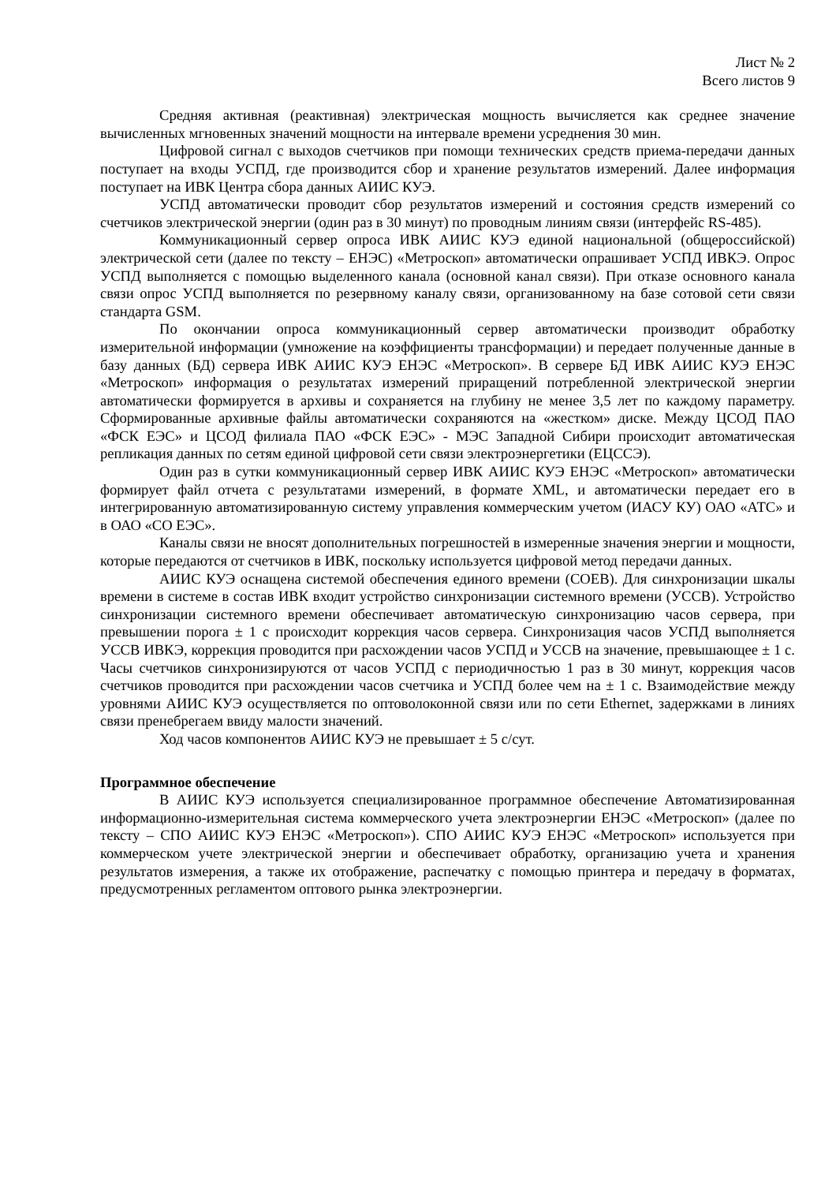Лист № 2
Всего листов 9
Средняя активная (реактивная) электрическая мощность вычисляется как среднее значение вычисленных мгновенных значений мощности на интервале времени усреднения 30 мин.
Цифровой сигнал с выходов счетчиков при помощи технических средств приема-передачи данных поступает на входы УСПД, где производится сбор и хранение результатов измерений. Далее информация поступает на ИВК Центра сбора данных АИИС КУЭ.
УСПД автоматически проводит сбор результатов измерений и состояния средств измерений со счетчиков электрической энергии (один раз в 30 минут) по проводным линиям связи (интерфейс RS-485).
Коммуникационный сервер опроса ИВК АИИС КУЭ единой национальной (общероссийской) электрической сети (далее по тексту – ЕНЭС) «Метроскоп» автоматически опрашивает УСПД ИВКЭ. Опрос УСПД выполняется с помощью выделенного канала (основной канал связи). При отказе основного канала связи опрос УСПД выполняется по резервному каналу связи, организованному на базе сотовой сети связи стандарта GSM.
По окончании опроса коммуникационный сервер автоматически производит обработку измерительной информации (умножение на коэффициенты трансформации) и передает полученные данные в базу данных (БД) сервера ИВК АИИС КУЭ ЕНЭС «Метроскоп». В сервере БД ИВК АИИС КУЭ ЕНЭС «Метроскоп» информация о результатах измерений приращений потребленной электрической энергии автоматически формируется в архивы и сохраняется на глубину не менее 3,5 лет по каждому параметру. Сформированные архивные файлы автоматически сохраняются на «жестком» диске. Между ЦСОД ПАО «ФСК ЕЭС» и ЦСОД филиала ПАО «ФСК ЕЭС» - МЭС Западной Сибири происходит автоматическая репликация данных по сетям единой цифровой сети связи электроэнергетики (ЕЦССЭ).
Один раз в сутки коммуникационный сервер ИВК АИИС КУЭ ЕНЭС «Метроскоп» автоматически формирует файл отчета с результатами измерений, в формате XML, и автоматически передает его в интегрированную автоматизированную систему управления коммерческим учетом (ИАСУ КУ) ОАО «АТС» и в ОАО «СО ЕЭС».
Каналы связи не вносят дополнительных погрешностей в измеренные значения энергии и мощности, которые передаются от счетчиков в ИВК, поскольку используется цифровой метод передачи данных.
АИИС КУЭ оснащена системой обеспечения единого времени (СОЕВ). Для синхронизации шкалы времени в системе в состав ИВК входит устройство синхронизации системного времени (УССВ). Устройство синхронизации системного времени обеспечивает автоматическую синхронизацию часов сервера, при превышении порога ± 1 с происходит коррекция часов сервера. Синхронизация часов УСПД выполняется УССВ ИВКЭ, коррекция проводится при расхождении часов УСПД и УССВ на значение, превышающее ± 1 с. Часы счетчиков синхронизируются от часов УСПД с периодичностью 1 раз в 30 минут, коррекция часов счетчиков проводится при расхождении часов счетчика и УСПД более чем на ± 1 с. Взаимодействие между уровнями АИИС КУЭ осуществляется по оптоволоконной связи или по сети Ethernet, задержками в линиях связи пренебрегаем ввиду малости значений.
Ход часов компонентов АИИС КУЭ не превышает ± 5 с/сут.
Программное обеспечение
В АИИС КУЭ используется специализированное программное обеспечение Автоматизированная информационно-измерительная система коммерческого учета электроэнергии ЕНЭС «Метроскоп» (далее по тексту – СПО АИИС КУЭ ЕНЭС «Метроскоп»). СПО АИИС КУЭ ЕНЭС «Метроскоп» используется при коммерческом учете электрической энергии и обеспечивает обработку, организацию учета и хранения результатов измерения, а также их отображение, распечатку с помощью принтера и передачу в форматах, предусмотренных регламентом оптового рынка электроэнергии.